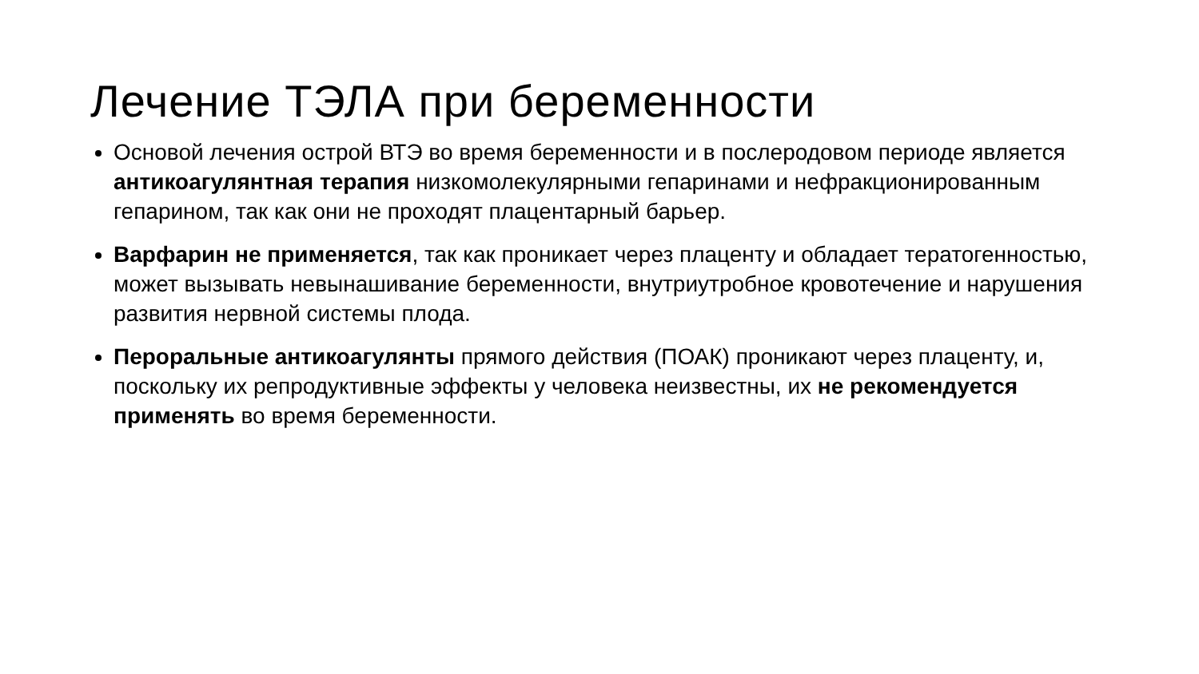Лечение ТЭЛА при беременности
Основой лечения острой ВТЭ во время беременности и в послеродовом периоде является антикоагулянтная терапия низкомолекулярными гепаринами и нефракционированным гепарином, так как они не проходят плацентарный барьер.
Варфарин не применяется, так как проникает через плаценту и обладает тератогенностью, может вызывать невынашивание беременности, внутриутробное кровотечение и нарушения развития нервной системы плода.
Пероральные антикоагулянты прямого действия (ПОАК) проникают через плаценту, и, поскольку их репродуктивные эффекты у человека неизвестны, их не рекомендуется применять во время беременности.